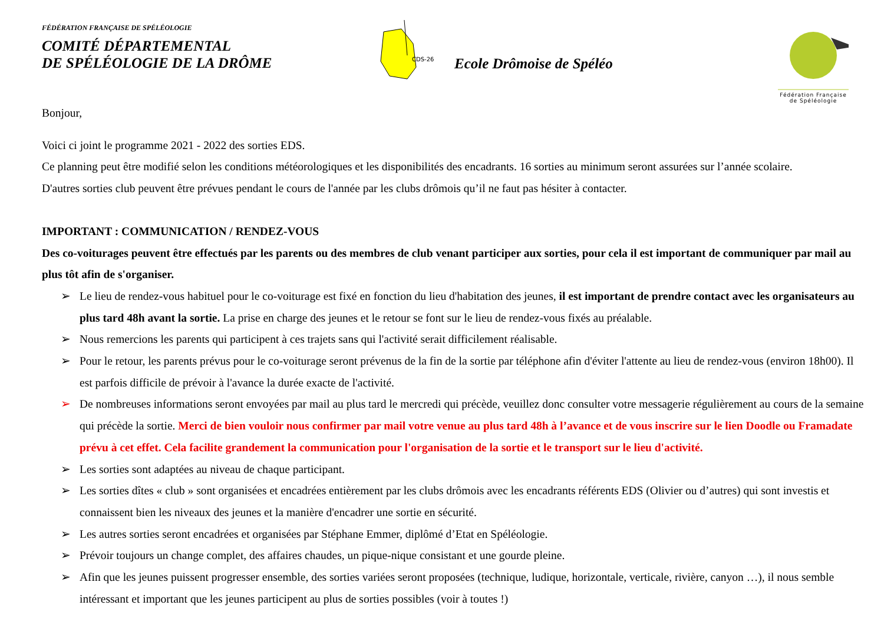FÉDÉRATION FRANÇAISE DE SPÉLÉOLOGIE
COMITÉ DÉPARTEMENTAL
DE SPÉLÉOLOGIE DE LA DRÔME
CDS-26
Ecole Drômoise de Spéléo
Fédération Française
de Spéléologie
Bonjour,
Voici ci joint le programme 2021 - 2022 des sorties EDS.
Ce planning peut être modifié selon les conditions météorologiques et les disponibilités des encadrants. 16 sorties au minimum seront assurées sur l’année scolaire.
D'autres sorties club peuvent être prévues pendant le cours de l'année par les clubs drômois qu’il ne faut pas hésiter à contacter.
IMPORTANT : COMMUNICATION / RENDEZ-VOUS
Des co-voiturages peuvent être effectués par les parents ou des membres de club venant participer aux sorties, pour cela il est important de communiquer par mail au plus tôt afin de s'organiser.
➢ Le lieu de rendez-vous habituel pour le co-voiturage est fixé en fonction du lieu d'habitation des jeunes, il est important de prendre contact avec les organisateurs au plus tard 48h avant la sortie. La prise en charge des jeunes et le retour se font sur le lieu de rendez-vous fixés au préalable.
➢ Nous remercions les parents qui participent à ces trajets sans qui l'activité serait difficilement réalisable.
➢ Pour le retour, les parents prévus pour le co-voiturage seront prévenus de la fin de la sortie par téléphone afin d'éviter l'attente au lieu de rendez-vous (environ 18h00). Il est parfois difficile de prévoir à l'avance la durée exacte de l'activité.
➢ De nombreuses informations seront envoyées par mail au plus tard le mercredi qui précède, veuillez donc consulter votre messagerie régulièrement au cours de la semaine qui précède la sortie. Merci de bien vouloir nous confirmer par mail votre venue au plus tard 48h à l’avance et de vous inscrire sur le lien Doodle ou Framadate prévu à cet effet. Cela facilite grandement la communication pour l'organisation de la sortie et le transport sur le lieu d'activité.
➢ Les sorties sont adaptées au niveau de chaque participant.
➢ Les sorties dîtes « club » sont organisées et encadrées entièrement par les clubs drômois avec les encadrants référents EDS (Olivier ou d’autres) qui sont investis et connaissent bien les niveaux des jeunes et la manière d'encadrer une sortie en sécurité.
➢ Les autres sorties seront encadrées et organisées par Stéphane Emmer, diplômé d’Etat en Spéléologie.
➢ Prévoir toujours un change complet, des affaires chaudes, un pique-nique consistant et une gourde pleine.
➢ Afin que les jeunes puissent progresser ensemble, des sorties variées seront proposées (technique, ludique, horizontale, verticale, rivière, canyon …), il nous semble intéressant et important que les jeunes participent au plus de sorties possibles (voir à toutes !)